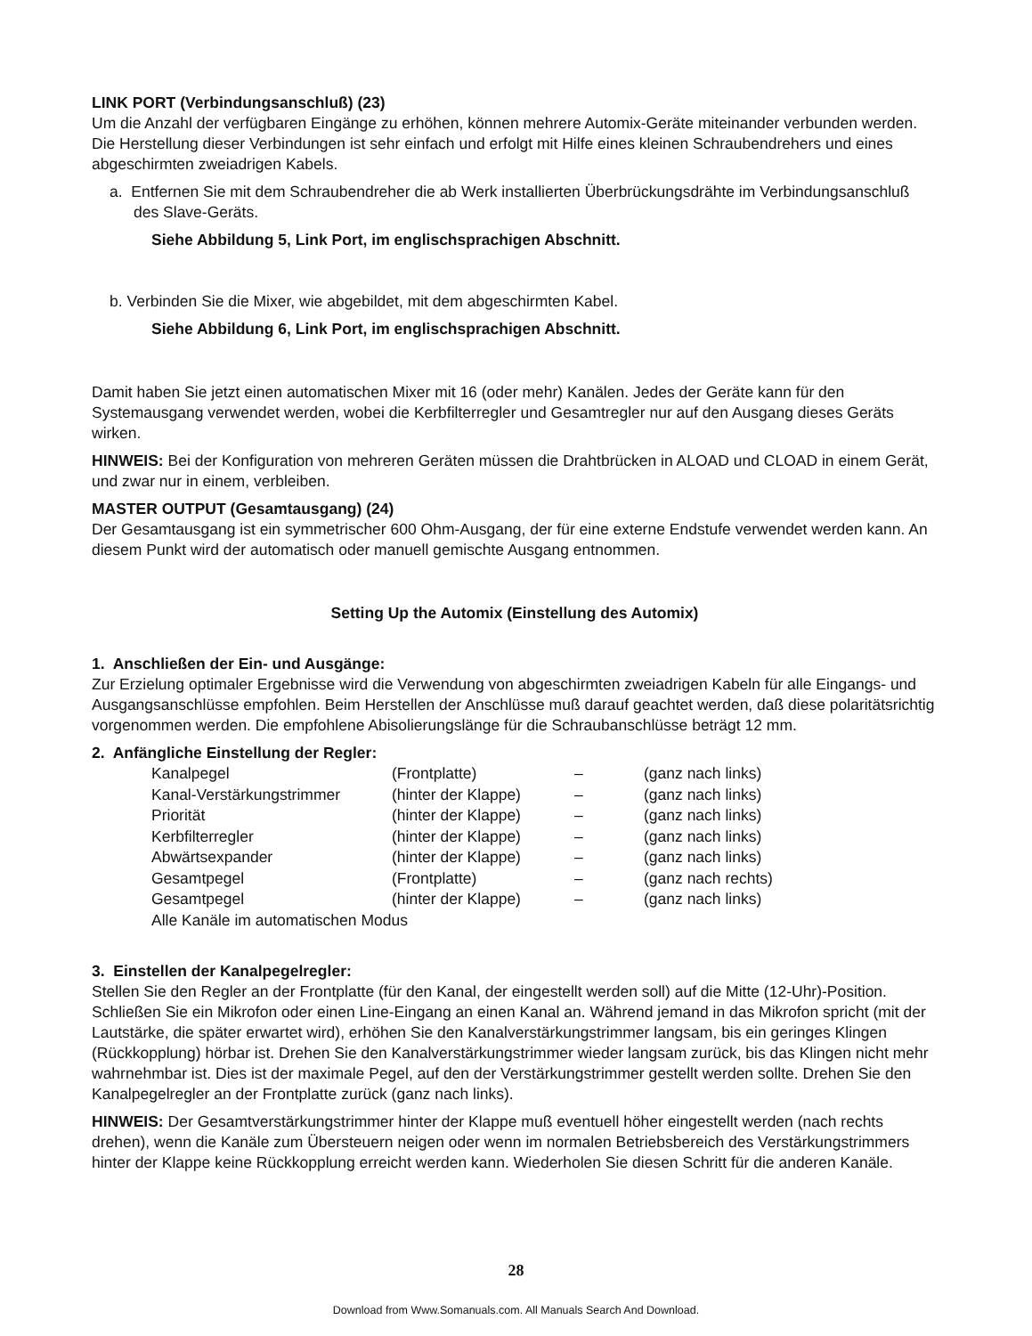LINK PORT (Verbindungsanschluß) (23)
Um die Anzahl der verfügbaren Eingänge zu erhöhen, können mehrere Automix-Geräte miteinander verbunden werden. Die Herstellung dieser Verbindungen ist sehr einfach und erfolgt mit Hilfe eines kleinen Schraubendrehers und eines abgeschirmten zweiadrigen Kabels.
a. Entfernen Sie mit dem Schraubendreher die ab Werk installierten Überbrückungsdrähte im Verbindungsanschluß des Slave-Geräts.
Siehe Abbildung 5, Link Port, im englischsprachigen Abschnitt.
b. Verbinden Sie die Mixer, wie abgebildet, mit dem abgeschirmten Kabel.
Siehe Abbildung 6, Link Port, im englischsprachigen Abschnitt.
Damit haben Sie jetzt einen automatischen Mixer mit 16 (oder mehr) Kanälen. Jedes der Geräte kann für den Systemausgang verwendet werden, wobei die Kerbfilterregler und Gesamtregler nur auf den Ausgang dieses Geräts wirken.
HINWEIS: Bei der Konfiguration von mehreren Geräten müssen die Drahtbrücken in ALOAD und CLOAD in einem Gerät, und zwar nur in einem, verbleiben.
MASTER OUTPUT (Gesamtausgang) (24)
Der Gesamtausgang ist ein symmetrischer 600 Ohm-Ausgang, der für eine externe Endstufe verwendet werden kann. An diesem Punkt wird der automatisch oder manuell gemischte Ausgang entnommen.
Setting Up the Automix (Einstellung des Automix)
1. Anschließen der Ein- und Ausgänge:
Zur Erzielung optimaler Ergebnisse wird die Verwendung von abgeschirmten zweiadrigen Kabeln für alle Eingangs- und Ausgangsanschlüsse empfohlen. Beim Herstellen der Anschlüsse muß darauf geachtet werden, daß diese polaritätsrichtig vorgenommen werden. Die empfohlene Abisolierungslänge für die Schraubanschlüsse beträgt 12 mm.
2. Anfängliche Einstellung der Regler:
| Kanalpegel | (Frontplatte) | – | (ganz nach links) |
| Kanal-Verstärkungstrimmer | (hinter der Klappe) | – | (ganz nach links) |
| Priorität | (hinter der Klappe) | – | (ganz nach links) |
| Kerbfilterregler | (hinter der Klappe) | – | (ganz nach links) |
| Abwärtsexpander | (hinter der Klappe) | – | (ganz nach links) |
| Gesamtpegel | (Frontplatte) | – | (ganz nach rechts) |
| Gesamtpegel | (hinter der Klappe) | – | (ganz nach links) |
| Alle Kanäle im automatischen Modus | | | |
3. Einstellen der Kanalpegelregler:
Stellen Sie den Regler an der Frontplatte (für den Kanal, der eingestellt werden soll) auf die Mitte (12-Uhr)-Position. Schließen Sie ein Mikrofon oder einen Line-Eingang an einen Kanal an. Während jemand in das Mikrofon spricht (mit der Lautstärke, die später erwartet wird), erhöhen Sie den Kanalverstärkungstrimmer langsam, bis ein geringes Klingen (Rückkopplung) hörbar ist. Drehen Sie den Kanalverstärkungstrimmer wieder langsam zurück, bis das Klingen nicht mehr wahrnehmbar ist. Dies ist der maximale Pegel, auf den der Verstärkungstrimmer gestellt werden sollte. Drehen Sie den Kanalpegelregler an der Frontplatte zurück (ganz nach links).
HINWEIS: Der Gesamtverstärkungstrimmer hinter der Klappe muß eventuell höher eingestellt werden (nach rechts drehen), wenn die Kanäle zum Übersteuern neigen oder wenn im normalen Betriebsbereich des Verstärkungstrimmers hinter der Klappe keine Rückkopplung erreicht werden kann. Wiederholen Sie diesen Schritt für die anderen Kanäle.
28
Download from Www.Somanuals.com. All Manuals Search And Download.